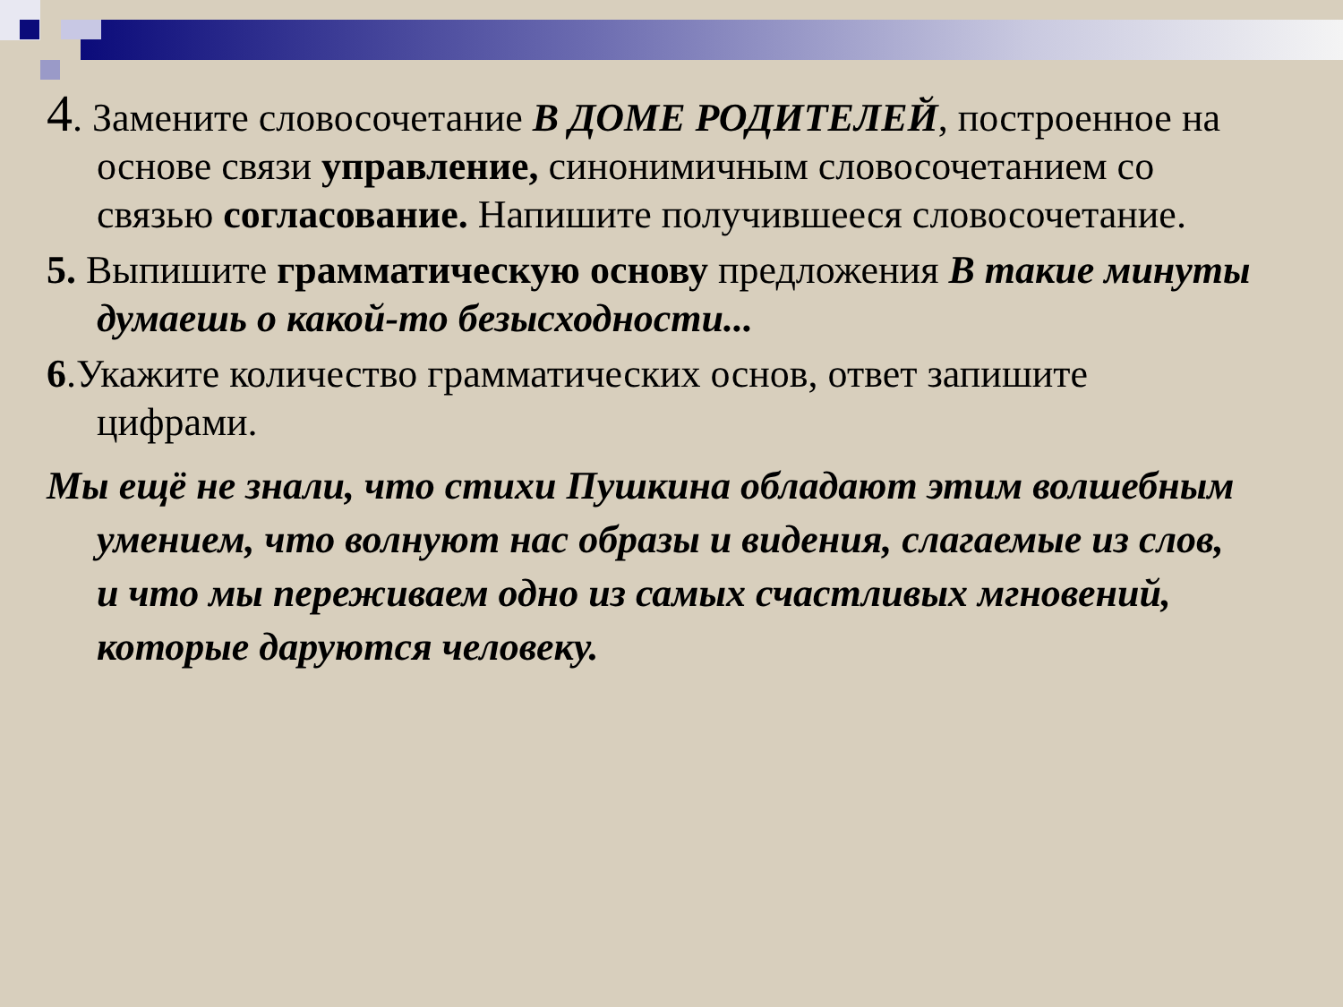4. Замените словосочетание В ДОМЕ РОДИТЕЛЕЙ, построенное на основе связи управление, синонимичным словосочетанием со связью согласование. Напишите получившееся словосочетание.
5. Выпишите грамматическую основу предложения В такие минуты думаешь о какой-то безысходности...
6.Укажите количество грамматических основ, ответ запишите цифрами.
Мы ещё не знали, что стихи Пушкина обладают этим волшебным умением, что волнуют нас образы и видения, слагаемые из слов, и что мы переживаем одно из самых счастливых мгновений, которые даруются человеку.